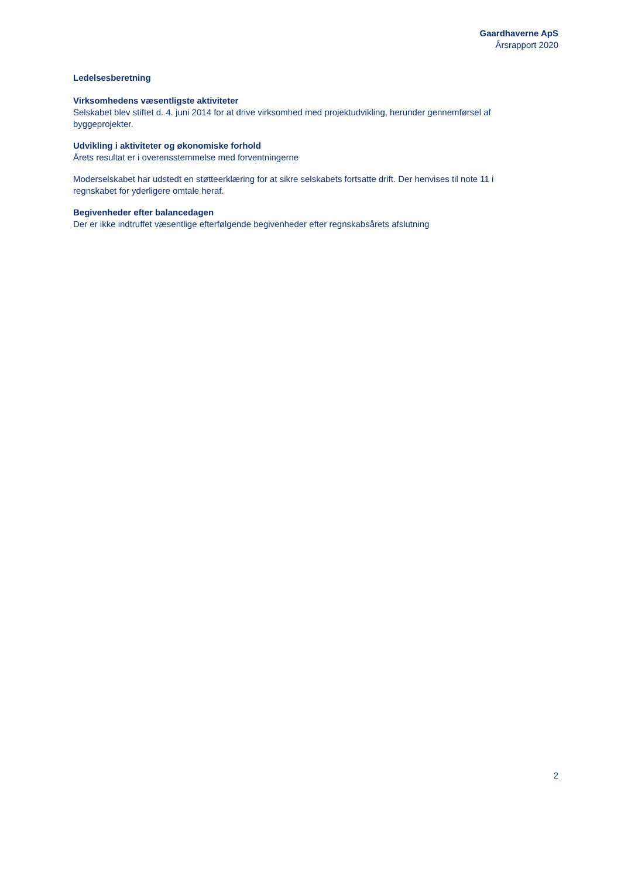Gaardhaverne ApS
Årsrapport 2020
Ledelsesberetning
Virksomhedens væsentligste aktiviteter
Selskabet blev stiftet d. 4. juni 2014 for at drive virksomhed med projektudvikling, herunder gennemførsel af byggeprojekter.
Udvikling i aktiviteter og økonomiske forhold
Årets resultat er i overensstemmelse med forventningerne
Moderselskabet har udstedt en støtteerklæring for at sikre selskabets fortsatte drift. Der henvises til note 11 i regnskabet for yderligere omtale heraf.
Begivenheder efter balancedagen
Der er ikke indtruffet væsentlige efterfølgende begivenheder efter regnskabsårets afslutning
2